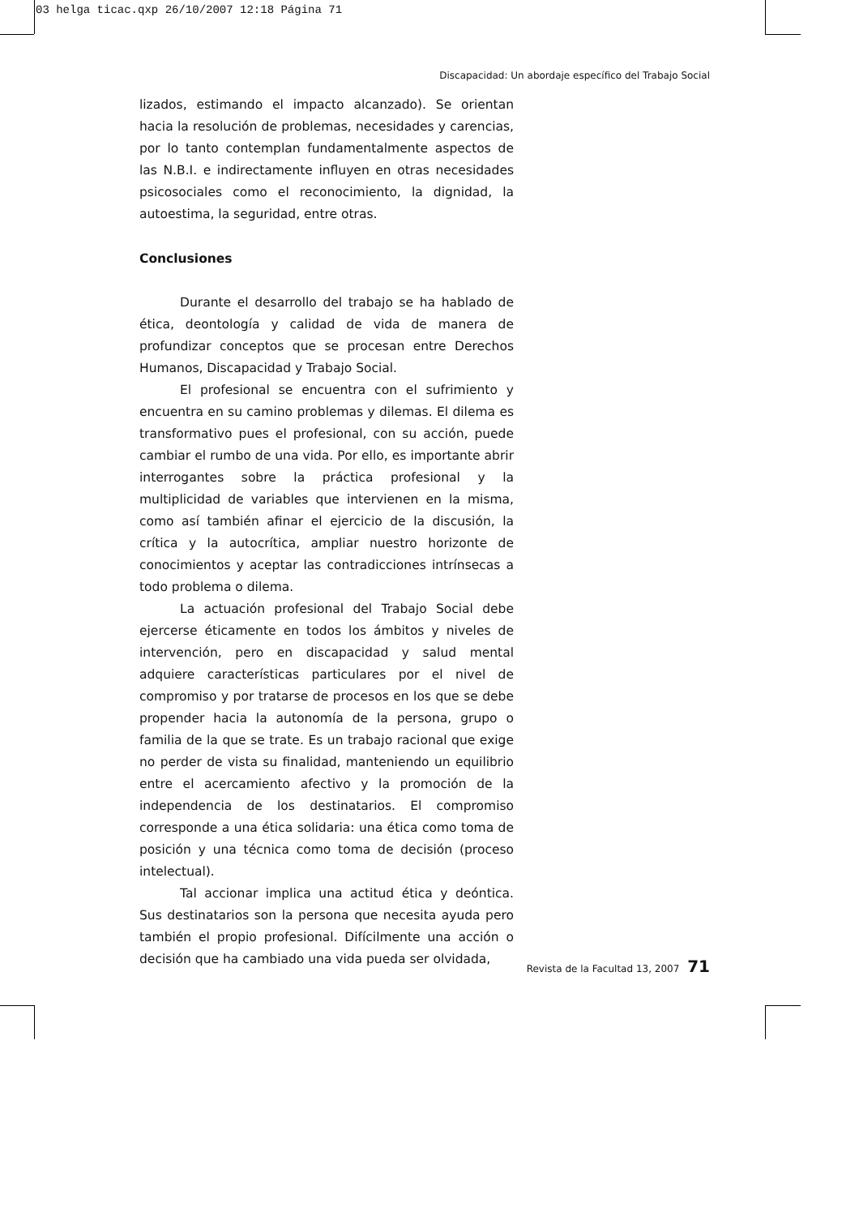03 helga ticac.qxp 26/10/2007 12:18 Página 71
Discapacidad: Un abordaje específico del Trabajo Social
lizados, estimando el impacto alcanzado). Se orientan hacia la resolución de problemas, necesidades y carencias, por lo tanto contemplan fundamentalmente aspectos de las N.B.I. e indirectamente influyen en otras necesidades psicosociales como el reconocimiento, la dignidad, la autoestima, la seguridad, entre otras.
Conclusiones
Durante el desarrollo del trabajo se ha hablado de ética, deontología y calidad de vida de manera de profundizar conceptos que se procesan entre Derechos Humanos, Discapacidad y Trabajo Social.
El profesional se encuentra con el sufrimiento y encuentra en su camino problemas y dilemas. El dilema es transformativo pues el profesional, con su acción, puede cambiar el rumbo de una vida. Por ello, es importante abrir interrogantes sobre la práctica profesional y la multiplicidad de variables que intervienen en la misma, como así también afinar el ejercicio de la discusión, la crítica y la autocrítica, ampliar nuestro horizonte de conocimientos y aceptar las contradicciones intrínsecas a todo problema o dilema.
La actuación profesional del Trabajo Social debe ejercerse éticamente en todos los ámbitos y niveles de intervención, pero en discapacidad y salud mental adquiere características particulares por el nivel de compromiso y por tratarse de procesos en los que se debe propender hacia la autonomía de la persona, grupo o familia de la que se trate. Es un trabajo racional que exige no perder de vista su finalidad, manteniendo un equilibrio entre el acercamiento afectivo y la promoción de la independencia de los destinatarios. El compromiso corresponde a una ética solidaria: una ética como toma de posición y una técnica como toma de decisión (proceso intelectual).
Tal accionar implica una actitud ética y deóntica. Sus destinatarios son la persona que necesita ayuda pero también el propio profesional. Difícilmente una acción o decisión que ha cambiado una vida pueda ser olvidada,
Revista de la Facultad 13, 2007 71